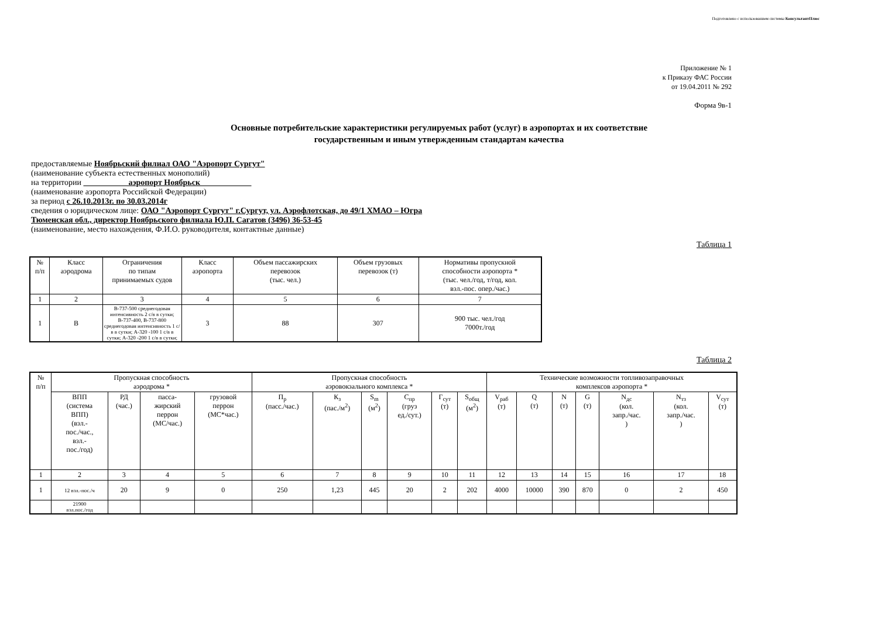Подготовлено с использованием системы КонсультантПлюс
Приложение № 1
к Приказу ФАС России
от 19.04.2011 № 292
Форма 9в-1
Основные потребительские характеристики регулируемых работ (услуг) в аэропортах и их соответствие
государственным и иным утвержденным стандартам качества
предоставляемые Ноябрьский филиал ОАО "Аэропорт Сургут"
(наименование субъекта естественных монополий)
на территории аэропорт Ноябрьск
(наименование аэропорта Российской Федерации)
за период с 26.10.2013г. по 30.03.2014г
сведения о юридическом лице: ОАО "Аэропорт Сургут" г.Сургут, ул. Аэрофлотская, до 49/1 ХМАО – Югра
Тюменская обл., директор Ноябрьского филиала Ю.П. Сагатов (3496) 36-53-45
(наименование, место нахождения, Ф.И.О. руководителя, контактные данные)
Таблица 1
| № п/п | Класс аэродрома | Ограничения по типам принимаемых судов | Класс аэропорта | Объем пассажирских перевозок (тыс. чел.) | Объем грузовых перевозок (т) | Нормативы пропускной способности аэропорта * (тыс. чел./год, т/год, кол. взл.-пос. опер./час.) |
| --- | --- | --- | --- | --- | --- | --- |
| 1 | 2 | 3 | 4 | 5 | 6 | 7 |
| 1 | В | В-737-500 среднегодовая интенсивность 2 с/в в сутки; В-737-400, В-737-800 среднегодовая интенсивность 1 с/в в сутки; А-320 -100 1 с/в в сутки; А-320 -200 1 с/в в сутки; | 3 | 88 | 307 | 900 тыс. чел./год 7000т./год |
Таблица 2
| № п/п | Пропускная способность аэродрома * | | | | Пропускная способность аэровокзального комплекса * | | | | | | Технические возможности топливозаправочных комплексов аэропорта * | | | | | | |
| --- | --- | --- | --- | --- | --- | --- | --- | --- | --- | --- | --- | --- | --- | --- | --- | --- | --- |
| | ВПП (система ВПП) (взл.- пос./час., взл.- пос./год) | РД (час.) | пасса- жирский перрон (МС/час.) | грузовой перрон (МС*час.) | П<sub>р</sub> (пасс./час.) | К<sub>з</sub> (пас./м<sup>2</sup>) | S<sub>m</sub> (м<sup>2</sup>) | С<sub>пр</sub> (груз ед./сут.) | Г<sub>сут</sub> (т) | S<sub>общ</sub> (м<sup>2</sup>) | V<sub>раб</sub> (т) | Q (т) | N (т) | G (т) | N<sub>дс</sub> (кол. запр./час. ) | N<sub>тз</sub> (кол. запр./час. ) | V<sub>сут</sub> (т) |
| 1 | 2 | 3 | 4 | 5 | 6 | 7 | 8 | 9 | 10 | 11 | 12 | 13 | 14 | 15 | 16 | 17 | 18 |
| 1 | 12 взл.-пос./ч | 20 | 9 | 0 | 250 | 1,23 | 445 | 20 | 2 | 202 | 4000 | 10000 | 390 | 870 | 0 | 2 | 450 |
| | 21900 взл.пос./год | | | | | | | | | | | | | | | | |